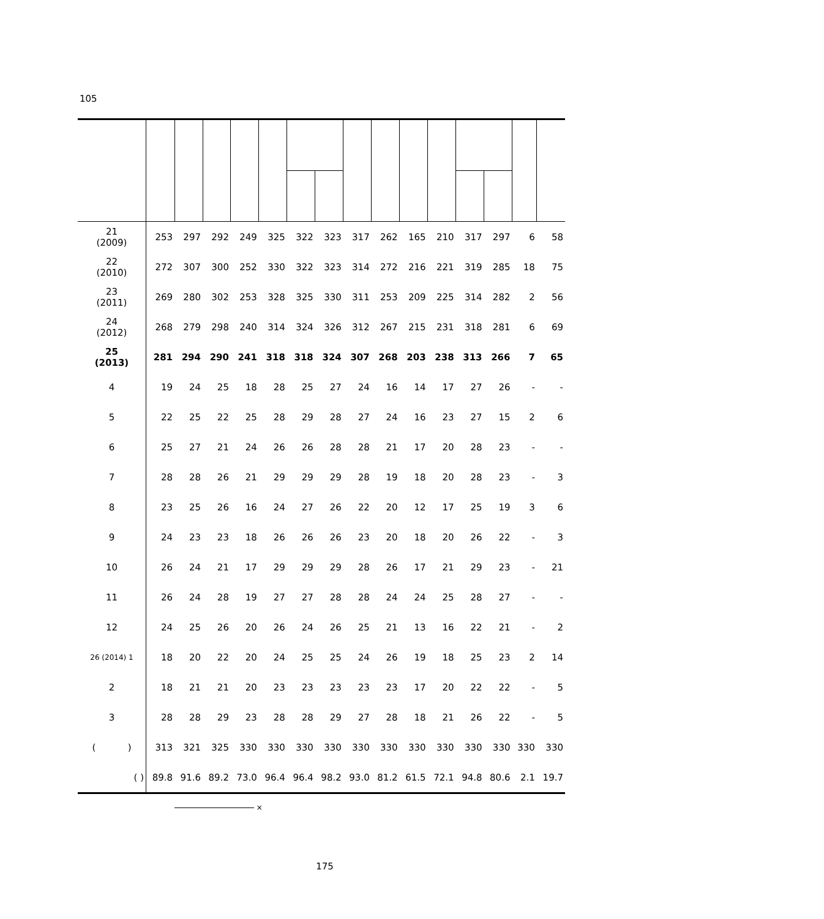105
| 21 (2009) | 253 | 297 | 292 | 249 | 325 | 322 | 323 | 317 | 262 | 165 | 210 | 317 | 297 | 6 | 58 |
| 22 (2010) | 272 | 307 | 300 | 252 | 330 | 322 | 323 | 314 | 272 | 216 | 221 | 319 | 285 | 18 | 75 |
| 23 (2011) | 269 | 280 | 302 | 253 | 328 | 325 | 330 | 311 | 253 | 209 | 225 | 314 | 282 | 2 | 56 |
| 24 (2012) | 268 | 279 | 298 | 240 | 314 | 324 | 326 | 312 | 267 | 215 | 231 | 318 | 281 | 6 | 69 |
| 25 (2013) | 281 | 294 | 290 | 241 | 318 | 318 | 324 | 307 | 268 | 203 | 238 | 313 | 266 | 7 | 65 |
| 4 | 19 | 24 | 25 | 18 | 28 | 25 | 27 | 24 | 16 | 14 | 17 | 27 | 26 | - | - |
| 5 | 22 | 25 | 22 | 25 | 28 | 29 | 28 | 27 | 24 | 16 | 23 | 27 | 15 | 2 | 6 |
| 6 | 25 | 27 | 21 | 24 | 26 | 26 | 28 | 28 | 21 | 17 | 20 | 28 | 23 | - | - |
| 7 | 28 | 28 | 26 | 21 | 29 | 29 | 29 | 28 | 19 | 18 | 20 | 28 | 23 | - | 3 |
| 8 | 23 | 25 | 26 | 16 | 24 | 27 | 26 | 22 | 20 | 12 | 17 | 25 | 19 | 3 | 6 |
| 9 | 24 | 23 | 23 | 18 | 26 | 26 | 26 | 23 | 20 | 18 | 20 | 26 | 22 | - | 3 |
| 10 | 26 | 24 | 21 | 17 | 29 | 29 | 29 | 28 | 26 | 17 | 21 | 29 | 23 | - | 21 |
| 11 | 26 | 24 | 28 | 19 | 27 | 27 | 28 | 28 | 24 | 24 | 25 | 28 | 27 | - | - |
| 12 | 24 | 25 | 26 | 20 | 26 | 24 | 26 | 25 | 21 | 13 | 16 | 22 | 21 | - | 2 |
| 26 (2014) 1 | 18 | 20 | 22 | 20 | 24 | 25 | 25 | 24 | 26 | 19 | 18 | 25 | 23 | 2 | 14 |
| 2 | 18 | 21 | 21 | 20 | 23 | 23 | 23 | 23 | 23 | 17 | 20 | 22 | 22 | - | 5 |
| 3 | 28 | 28 | 29 | 23 | 28 | 28 | 29 | 27 | 28 | 18 | 21 | 26 | 22 | - | 5 |
| ( ) | 313 | 321 | 325 | 330 | 330 | 330 | 330 | 330 | 330 | 330 | 330 | 330 | 330 | 330 | 330 |
| ( ) | 89.8 | 91.6 | 89.2 | 73.0 | 96.4 | 96.4 | 98.2 | 93.0 | 81.2 | 61.5 | 72.1 | 94.8 | 80.6 | 2.1 | 19.7 |
×
175